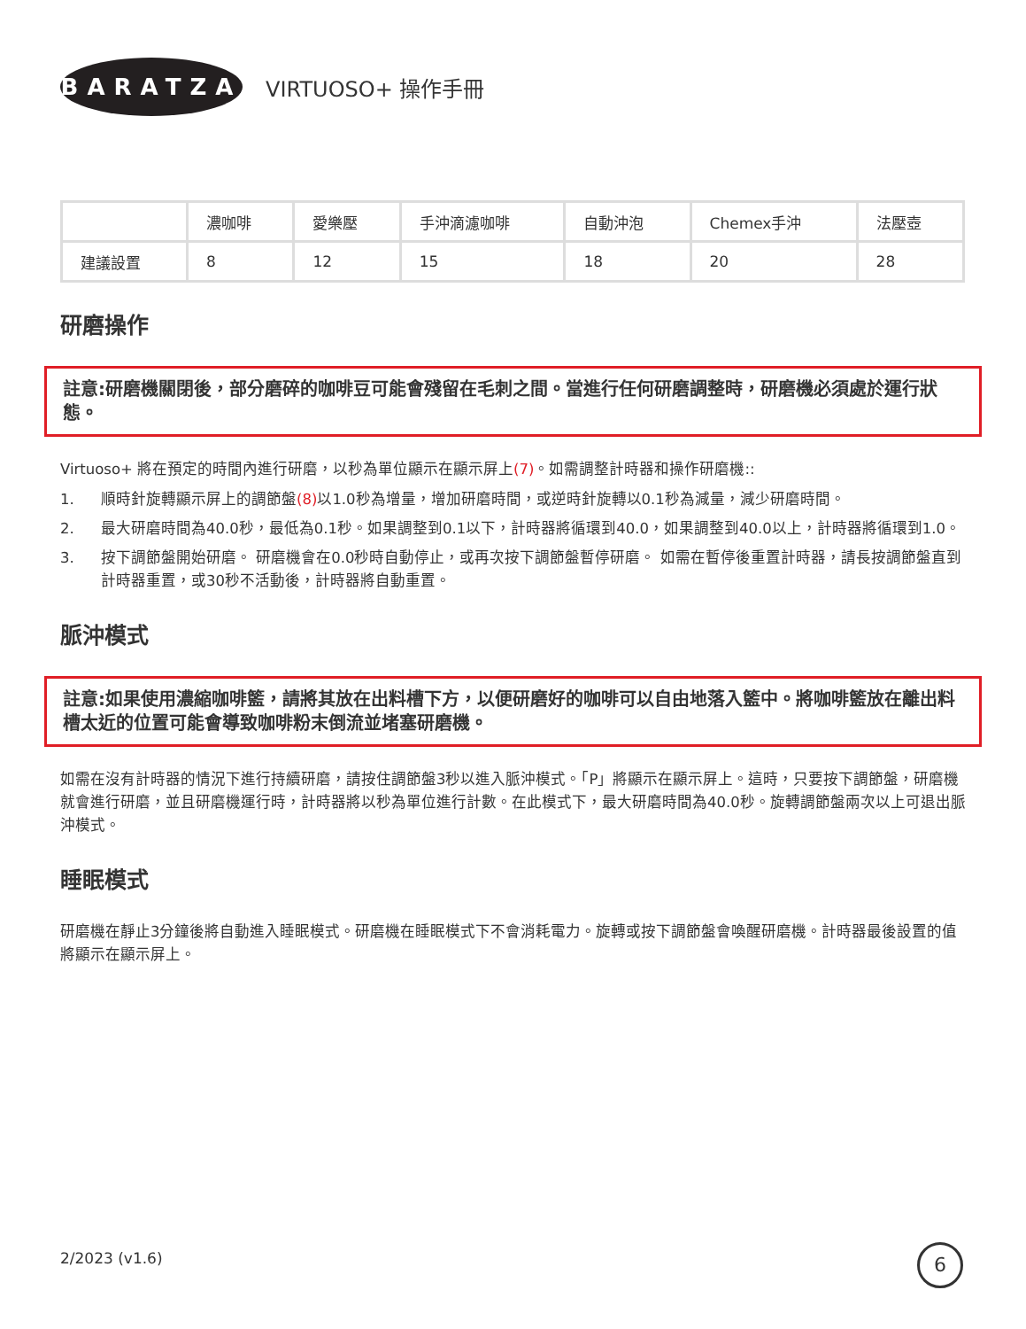BARATZA
VIRTUOSO+ 操作手冊
| | 濃咖啡 | 愛樂壓 | 手沖滴濾咖啡 | 自動沖泡 | Chemex手沖 | 法壓壺 |
| 建議設置 | 8 | 12 | 15 | 18 | 20 | 28 |
研磨操作
註意:研磨機關閉後，部分磨碎的咖啡豆可能會殘留在毛刺之間。當進行任何研磨調整時，研磨機必須處於運行狀態。
Virtuoso+ 將在預定的時間內進行研磨，以秒為單位顯示在顯示屏上(7)。如需調整計時器和操作研磨機::
1. 順時針旋轉顯示屏上的調節盤(8) 以1.0秒為增量，增加研磨時間，或逆時針旋轉以0.1秒為減量，減少研磨時間。
2. 最大研磨時間為40.0秒，最低為0.1秒。如果調整到0.1以下，計時器將循環到40.0，如果調整到40.0以上，計時器將循環到1.0。
3. 按下調節盤開始研磨。 研磨機會在0.0秒時自動停止，或再次按下調節盤暫停研磨。 如需在暫停後重置計時器，請長按調節盤直到計時器重置，或30秒不活動後，計時器將自動重置。
脈沖模式
註意:如果使用濃縮咖啡籃，請將其放在出料槽下方，以便研磨好的咖啡可以自由地落入籃中。將咖啡籃放在離出料槽太近的位置可能會導致咖啡粉末倒流並堵塞研磨機。
如需在沒有計時器的情況下進行持續研磨，請按住調節盤3秒以進入脈沖模式。「P」將顯示在顯示屏上。這時，只要按下調節盤，研磨機就會進行研磨，並且研磨機運行時，計時器將以秒為單位進行計數。在此模式下，最大研磨時間為40.0秒。旋轉調節盤兩次以上可退出脈沖模式。
睡眠模式
研磨機在靜止3分鐘後將自動進入睡眠模式。研磨機在睡眠模式下不會消耗電力。旋轉或按下調節盤會喚醒研磨機。計時器最後設置的值將顯示在顯示屏上。
2/2023 (v1.6) 6